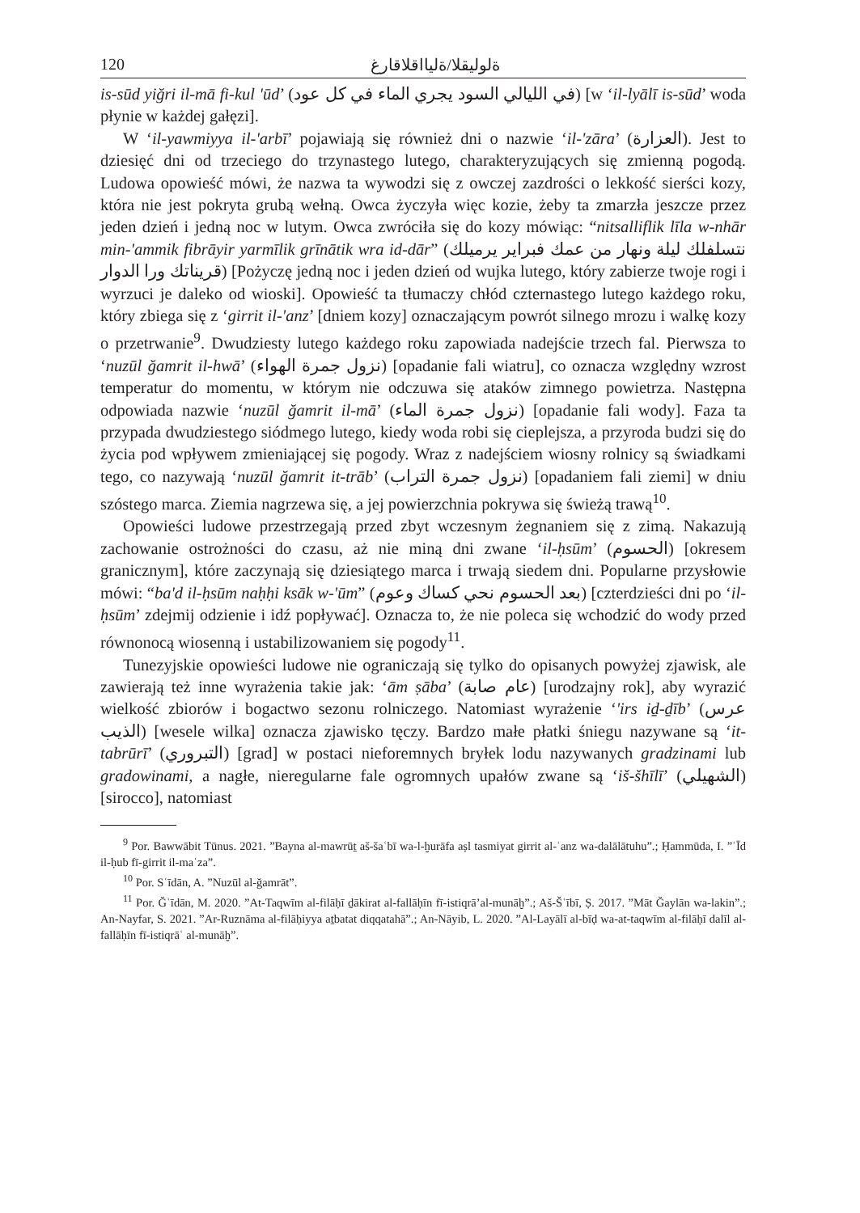120 ةلوليقلا/ةليااقلاقارغ
is-sūd yiğri il-mā fi-kul ʹūd’ (في الليالي السود يجري الماء في كل عود) [w ‘il-lyālī is-sūd’ woda płynie w każdej gałęzi].
W ‘il-yawmiyya il-ʹarbī’ pojawiają się również dni o nazwie ‘il-ʹzāra’ (العزارة). Jest to dziesięć dni od trzeciego do trzynastego lutego, charakteryzujących się zmienną pogodą. Ludowa opowieść mówi, że nazwa ta wywodzi się z owczej zazdrości o lekkość sierści kozy, która nie jest pokryta grubą wełną. Owca życzyła więc kozie, żeby ta zmarzła jeszcze przez jeden dzień i jedną noc w lutym. Owca zwróciła się do kozy mówiąc: “nitsalliflik līla w-nhār min-ʹammik fibrāyir yarmīlik grīnātik wra id-dār” (نتسلفلك ليلة ونهار من عمك فبراير يرميلك قريناتك ورا الدوار) [Pożyczę jedną noc i jeden dzień od wujka lutego, który zabierze twoje rogi i wyrzuci je daleko od wioski]. Opowieść ta tłumaczy chłód czternastego lutego każdego roku, który zbiega się z ‘girrit il-ʹanz’ [dniem kozy] oznaczającym powrót silnego mrozu i walkę kozy o przetrwanie<sup>9</sup>. Dwudziesty lutego każdego roku zapowiada nadejście trzech fal. Pierwsza to ‘nuzūl ğamrit il-hwā’ (نزول جمرة الهواء) [opadanie fali wiatru], co oznacza względny wzrost temperatur do momentu, w którym nie odczuwa się ataków zimnego powietrza. Następna odpowiada nazwie ‘nuzūl ğamrit il-mā’ (نزول جمرة الماء) [opadanie fali wody]. Faza ta przypada dwudziestego siódmego lutego, kiedy woda robi się cieplejsza, a przyroda budzi się do życia pod wpływem zmieniającej się pogody. Wraz z nadejściem wiosny rolnicy są świadkami tego, co nazywają ‘nuzūl ğamrit it-trāb’ (نزول جمرة التراب) [opadaniem fali ziemi] w dniu szóstego marca. Ziemia nagrzewa się, a jej powierzchnia pokrywa się świeżą trawą<sup>10</sup>.
Opowieści ludowe przestrzegają przed zbyt wczesnym żegnaniem się z zimą. Nakazują zachowanie ostrożności do czasu, aż nie miną dni zwane ‘il-ḥsūm’ (الحسوم) [okresem granicznym], które zaczynają się dziesiątego marca i trwają siedem dni. Popularne przysłowie mówi: “baʹd il-ḥsūm naḥḥi ksāk w-ʹūm” (بعد الحسوم نحي كساك وعوم) [czterdzieści dni po ‘il-ḥsūm’ zdejmij odzienie i idź popływać]. Oznacza to, że nie poleca się wchodzić do wody przed równonocą wiosenną i ustabilizowaniem się pogody<sup>11</sup>.
Tunezyjskie opowieści ludowe nie ograniczają się tylko do opisanych powyżej zjawisk, ale zawierają też inne wyrażenia takie jak: ‘ām ṣāba’ (عام صابة) [urodzajny rok], aby wyrazić wielkość zbiorów i bogactwo sezonu rolniczego. Natomiast wyrażenie ‘ʹirs iḏ-ḏīb’ (عرس الذيب) [wesele wilka] oznacza zjawisko tęczy. Bardzo małe płatki śniegu nazywane są ‘it-tabrūrī’ (التبروري) [grad] w postaci nieforemnych bryłek lodu nazywanych gradzinami lub gradowinami, a nagłe, nieregularne fale ogromnych upałów zwane są ‘iš-šhīlī’ (الشهيلي) [sirocco], natomiast
<sup>9</sup> Por. Bawwābit Tūnus. 2021. ”Bayna al-mawrūṯ aš-šaʿbī wa-l-ḫurāfa aṣl tasmiyat girrit al-ʿanz wa-dalālātuhu”.; Ḥammūda, I. ”ʿĪd il-ḥub fī-girrit il-maʿza”.
<sup>10</sup> Por. Sʿīdān, A. ”Nuzūl al-ğamrāt”.
<sup>11</sup> Por. Ğʿīdān, M. 2020. ”At-Taqwīm al-filāḥī ḏākirat al-fallāḥīn fī-istiqrā’al-munāḫ”.; Aš-Šʿībī, Ṣ. 2017. ”Māt Ğaylān wa-lakin”.; An-Nayfar, S. 2021. ”Ar-Ruznāma al-filāḥiyya aṯbatat diqqatahā”.; An-Nāyib, L. 2020. ”Al-Layālī al-bīḍ wa-at-taqwīm al-filāḥī dalīl al-fallāḥīn fī-istiqrāʿ al-munāḫ”.